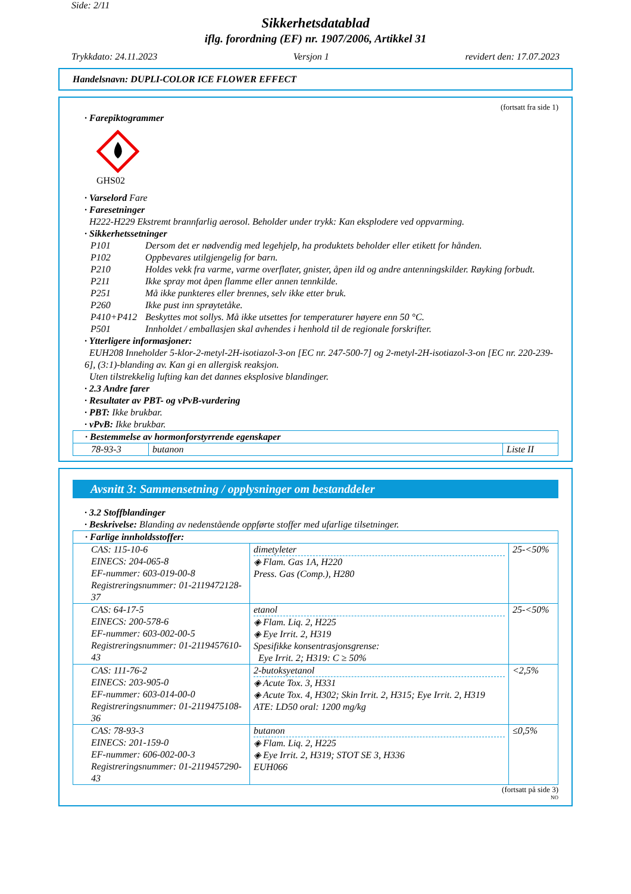Side: 2/11
Sikkerhetsdatablad
iflg. forordning (EF) nr. 1907/2006, Artikkel 31
Trykkdato: 24.11.2023 Versjon 1 revidert den: 17.07.2023
Handelsnavn: DUPLI-COLOR ICE FLOWER EFFECT
(fortsatt fra side 1)
· Farepiktogrammer
GHS02
· Varselord Fare
· Faresetninger
H222-H229 Ekstremt brannfarlig aerosol. Beholder under trykk: Kan eksplodere ved oppvarming.
· Sikkerhetssetninger
| P101 | Dersom det er nødvendig med legehjelp, ha produktets beholder eller etikett for hånden. |
| P102 | Oppbevares utilgjengelig for barn. |
| P210 | Holdes vekk fra varme, varme overflater, gnister, åpen ild og andre antenningskilder. Røyking forbudt. |
| P211 | Ikke spray mot åpen flamme eller annen tennkilde. |
| P251 | Må ikke punkteres eller brennes, selv ikke etter bruk. |
| P260 | Ikke pust inn sprøytetåke. |
| P410+P412 | Beskyttes mot sollys. Må ikke utsettes for temperaturer høyere enn 50 °C. |
| P501 | Innholdet / emballasjen skal avhendes i henhold til de regionale forskrifter. |
· Ytterligere informasjoner:
EUH208 Inneholder 5-klor-2-metyl-2H-isotiazol-3-on [EC nr. 247-500-7] og 2-metyl-2H-isotiazol-3-on [EC nr. 220-239-6], (3:1)-blanding av. Kan gi en allergisk reaksjon.
Uten tilstrekkelig lufting kan det dannes eksplosive blandinger.
· 2.3 Andre farer
· Resultater av PBT- og vPvB-vurdering
· PBT: Ikke brukbar.
· vPvB: Ikke brukbar.
| · Bestemmelse av hormonforstyrrende egenskaper | | |
| 78-93-3 | butanon | Liste II |
Avsnitt 3: Sammensetning / opplysninger om bestanddeler
· 3.2 Stoffblandinger
· Beskrivelse: Blanding av nedenstående oppførte stoffer med ufarlige tilsetninger.
| · Farlige innholdsstoffer: | | |
| CAS: 115-10-6 EINECS: 204-065-8 EF-nummer: 603-019-00-8 Registreringsnummer: 01-2119472128-37 | dimetyleter ◈ Flam. Gas 1A, H220 Press. Gas (Comp.), H280 | 25-<50% |
| CAS: 64-17-5 EINECS: 200-578-6 EF-nummer: 603-002-00-5 Registreringsnummer: 01-2119457610-43 | etanol ◈ Flam. Liq. 2, H225 ◈ Eye Irrit. 2, H319 Spesifikke konsentrasjonsgrense: Eye Irrit. 2; H319: C ≥ 50% | 25-<50% |
| CAS: 111-76-2 EINECS: 203-905-0 EF-nummer: 603-014-00-0 Registreringsnummer: 01-2119475108-36 | 2-butoksyetanol ◈ Acute Tox. 3, H331 ◈ Acute Tox. 4, H302; Skin Irrit. 2, H315; Eye Irrit. 2, H319 ATE: LD50 oral: 1200 mg/kg | <2,5% |
| CAS: 78-93-3 EINECS: 201-159-0 EF-nummer: 606-002-00-3 Registreringsnummer: 01-2119457290-43 | butanon ◈ Flam. Liq. 2, H225 ◈ Eye Irrit. 2, H319; STOT SE 3, H336 EUH066 | ≤0,5% |
(fortsatt på side 3)
NO